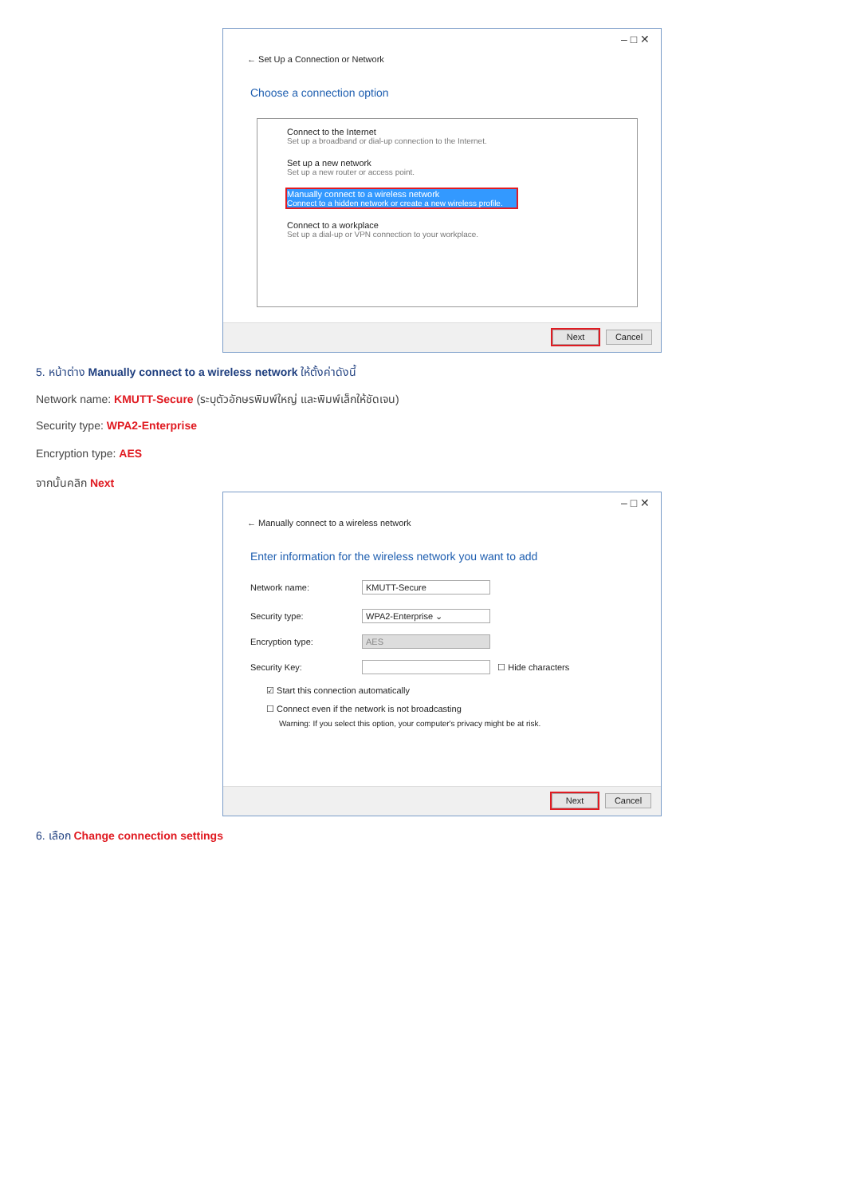– □ ✕
← Set Up a Connection or Network
Choose a connection option
Connect to the Internet
Set up a broadband or dial-up connection to the Internet.
Set up a new network
Set up a new router or access point.
Manually connect to a wireless network
Connect to a hidden network or create a new wireless profile.
Connect to a workplace
Set up a dial-up or VPN connection to your workplace.
Next Cancel
5. หน้าต่าง Manually connect to a wireless network ให้ตั้งค่าดังนี้
Network name: KMUTT-Secure (ระบุตัวอักษรพิมพ์ใหญ่ และพิมพ์เล็กให้ชัดเจน)
Security type: WPA2-Enterprise
Encryption type: AES
จากนั้นคลิก Next
– □ ✕
← Manually connect to a wireless network
Enter information for the wireless network you want to add
Network name:
KMUTT-Secure
Security type:
WPA2-Enterprise ⌄
Encryption type:
AES
Security Key:
☐ Hide characters
☑ Start this connection automatically
☐ Connect even if the network is not broadcasting
Warning: If you select this option, your computer's privacy might be at risk.
Next Cancel
6. เลือก Change connection settings